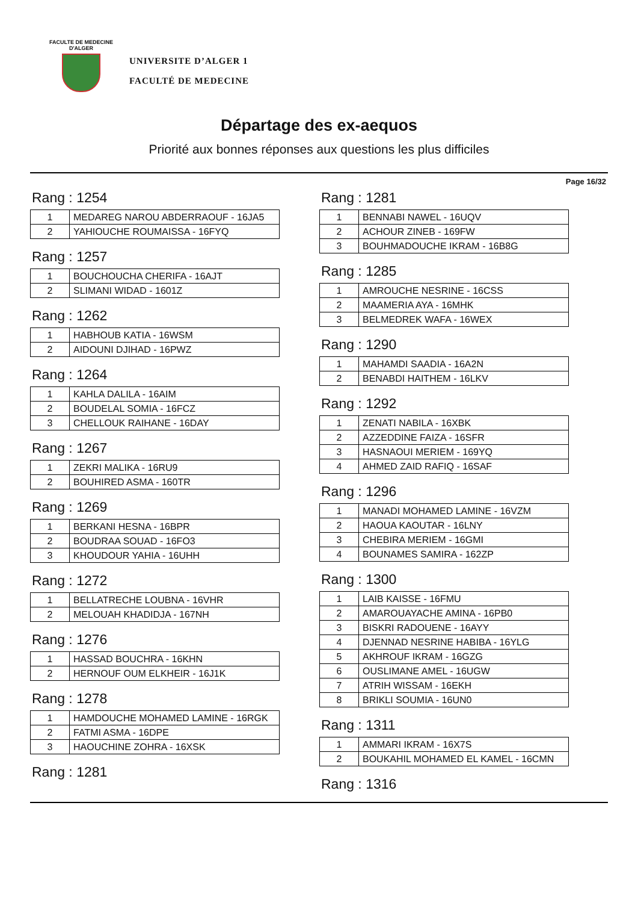FACULTE DE MEDECINE
D'ALGER
UNIVERSITE D’ALGER 1
FACULTÉ DE MEDECINE
Départage des ex-aequos
Priorité aux bonnes réponses aux questions les plus difficiles
Page 16/32
Rang : 1254
| 1 | MEDAREG NAROU ABDERRAOUF - 16JA5 |
| 2 | YAHIOUCHE ROUMAISSA - 16FYQ |
Rang : 1257
| 1 | BOUCHOUCHA CHERIFA - 16AJT |
| 2 | SLIMANI WIDAD - 1601Z |
Rang : 1262
| 1 | HABHOUB KATIA - 16WSM |
| 2 | AIDOUNI DJIHAD - 16PWZ |
Rang : 1264
| 1 | KAHLA DALILA - 16AIM |
| 2 | BOUDELAL SOMIA - 16FCZ |
| 3 | CHELLOUK RAIHANE - 16DAY |
Rang : 1267
| 1 | ZEKRI MALIKA - 16RU9 |
| 2 | BOUHIRED ASMA - 160TR |
Rang : 1269
| 1 | BERKANI HESNA - 16BPR |
| 2 | BOUDRAA SOUAD - 16FO3 |
| 3 | KHOUDOUR YAHIA - 16UHH |
Rang : 1272
| 1 | BELLATRECHE LOUBNA - 16VHR |
| 2 | MELOUAH KHADIDJA - 167NH |
Rang : 1276
| 1 | HASSAD BOUCHRA - 16KHN |
| 2 | HERNOUF OUM ELKHEIR - 16J1K |
Rang : 1278
| 1 | HAMDOUCHE MOHAMED LAMINE - 16RGK |
| 2 | FATMI ASMA - 16DPE |
| 3 | HAOUCHINE ZOHRA - 16XSK |
Rang : 1281
Rang : 1281
| 1 | BENNABI NAWEL - 16UQV |
| 2 | ACHOUR ZINEB - 169FW |
| 3 | BOUHMADOUCHE IKRAM - 16B8G |
Rang : 1285
| 1 | AMROUCHE NESRINE - 16CSS |
| 2 | MAAMERIA AYA - 16MHK |
| 3 | BELMEDREK WAFA - 16WEX |
Rang : 1290
| 1 | MAHAMDI SAADIA - 16A2N |
| 2 | BENABDI HAITHEM - 16LKV |
Rang : 1292
| 1 | ZENATI NABILA - 16XBK |
| 2 | AZZEDDINE FAIZA - 16SFR |
| 3 | HASNAOUI MERIEM - 169YQ |
| 4 | AHMED ZAID RAFIQ - 16SAF |
Rang : 1296
| 1 | MANADI MOHAMED LAMINE - 16VZM |
| 2 | HAOUA KAOUTAR - 16LNY |
| 3 | CHEBIRA MERIEM - 16GMI |
| 4 | BOUNAMES SAMIRA - 162ZP |
Rang : 1300
| 1 | LAIB KAISSE - 16FMU |
| 2 | AMAROUAYACHE AMINA - 16PB0 |
| 3 | BISKRI RADOUENE - 16AYY |
| 4 | DJENNAD NESRINE HABIBA - 16YLG |
| 5 | AKHROUF IKRAM - 16GZG |
| 6 | OUSLIMANE AMEL - 16UGW |
| 7 | ATRIH WISSAM - 16EKH |
| 8 | BRIKLI SOUMIA - 16UN0 |
Rang : 1311
| 1 | AMMARI IKRAM - 16X7S |
| 2 | BOUKAHIL MOHAMED EL KAMEL - 16CMN |
Rang : 1316